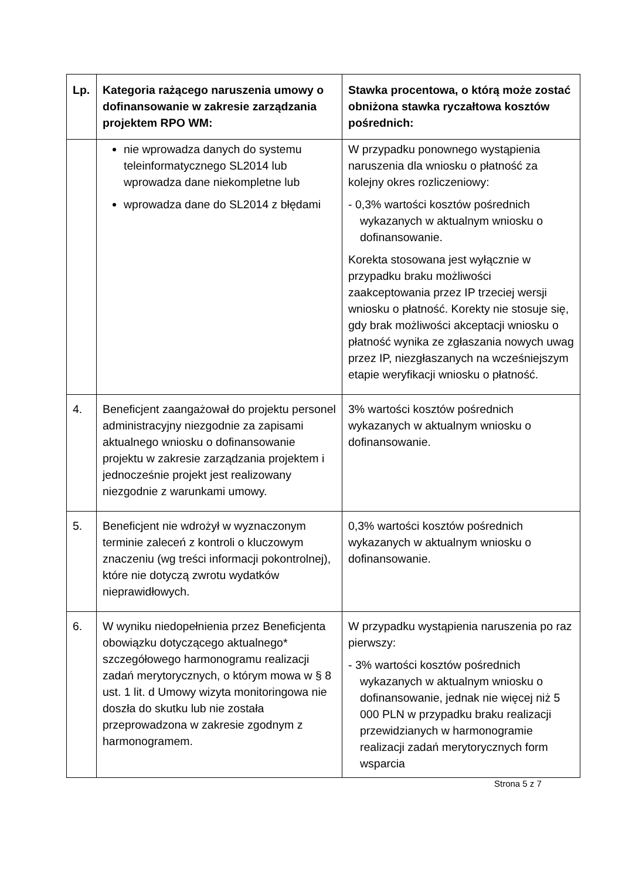| Lp. | Kategoria rażącego naruszenia umowy o dofinansowanie w zakresie zarządzania projektem RPO WM: | Stawka procentowa, o którą może zostać obniżona stawka ryczałtowa kosztów pośrednich: |
| --- | --- | --- |
| | nie wprowadza danych do systemu teleinformatycznego SL2014 lub wprowadza dane niekompletne lub wprowadza dane do SL2014 z błędami | W przypadku ponownego wystąpienia naruszenia dla wniosku o płatność za kolejny okres rozliczeniowy: - 0,3% wartości kosztów pośrednich wykazanych w aktualnym wniosku o dofinansowanie. Korekta stosowana jest wyłącznie w przypadku braku możliwości zaakceptowania przez IP trzeciej wersji wniosku o płatność. Korekty nie stosuje się, gdy brak możliwości akceptacji wniosku o płatność wynika ze zgłaszania nowych uwag przez IP, niezgłaszanych na wcześniejszym etapie weryfikacji wniosku o płatność. |
| 4. | Beneficjent zaangażował do projektu personel administracyjny niezgodnie za zapisami aktualnego wniosku o dofinansowanie projektu w zakresie zarządzania projektem i jednocześnie projekt jest realizowany niezgodnie z warunkami umowy. | 3% wartości kosztów pośrednich wykazanych w aktualnym wniosku o dofinansowanie. |
| 5. | Beneficjent nie wdrożył w wyznaczonym terminie zaleceń z kontroli o kluczowym znaczeniu (wg treści informacji pokontrolnej), które nie dotyczą zwrotu wydatków nieprawidłowych. | 0,3% wartości kosztów pośrednich wykazanych w aktualnym wniosku o dofinansowanie. |
| 6. | W wyniku niedopełnienia przez Beneficjenta obowiązku dotyczącego aktualnego* szczegółowego harmonogramu realizacji zadań merytorycznych, o którym mowa w § 8 ust. 1 lit. d Umowy wizyta monitoringowa nie doszła do skutku lub nie została przeprowadzona w zakresie zgodnym z harmonogramem. | W przypadku wystąpienia naruszenia po raz pierwszy: - 3% wartości kosztów pośrednich wykazanych w aktualnym wniosku o dofinansowanie, jednak nie więcej niż 5 000 PLN w przypadku braku realizacji przewidzianych w harmonogramie realizacji zadań merytorycznych form wsparcia |
Strona 5 z 7